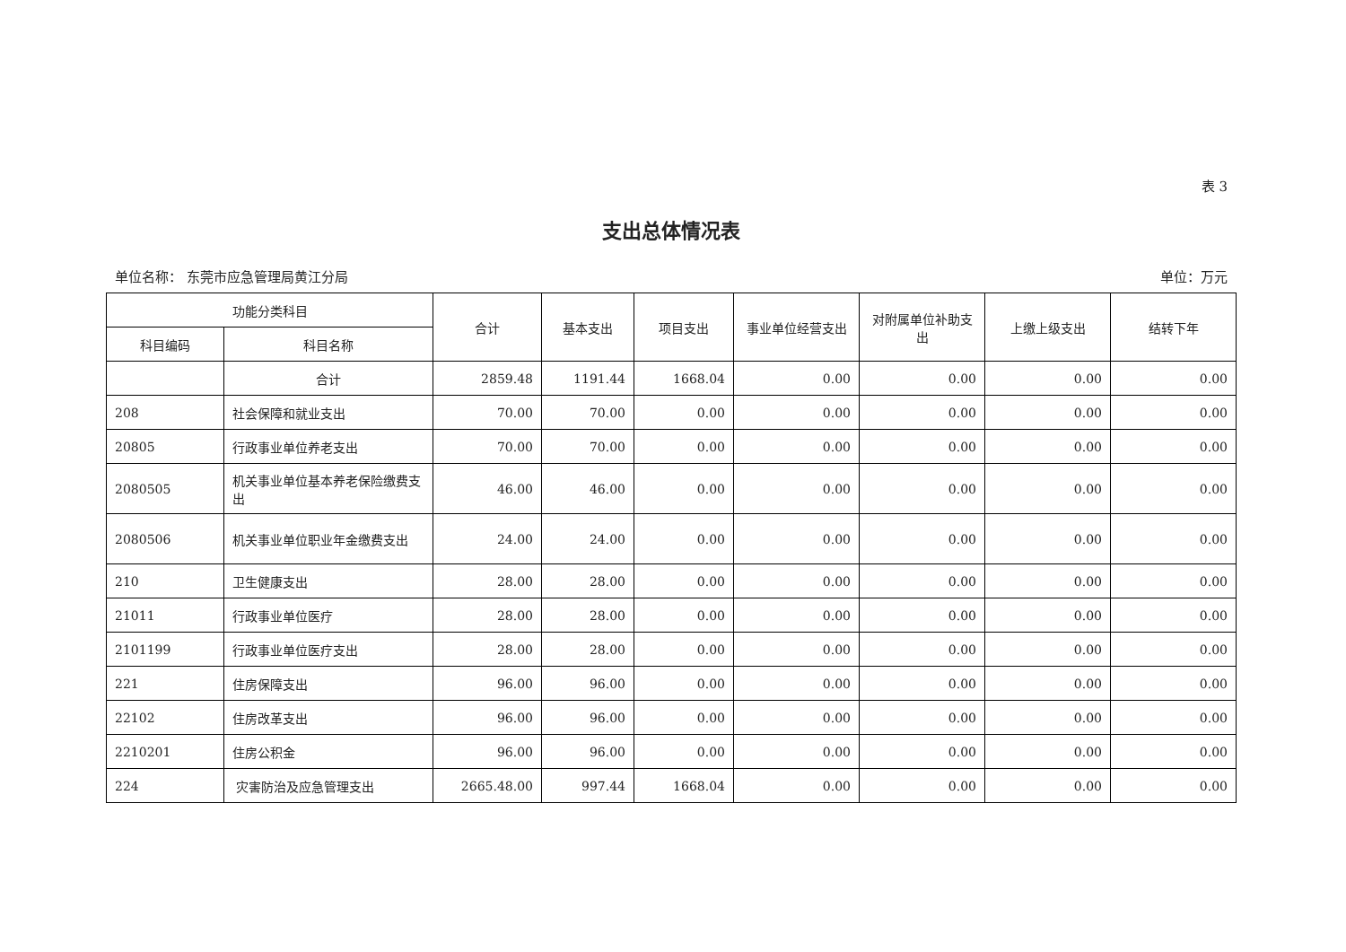表 3
支出总体情况表
单位名称： 东莞市应急管理局黄江分局 单位：万元
| 功能分类科目 | | 合计 | 基本支出 | 项目支出 | 事业单位经营支出 | 对附属单位补助支出 | 上缴上级支出 | 结转下年 |
| --- | --- | --- | --- | --- | --- | --- | --- | --- |
| 科目编码 | 科目名称 | | | | | | | |
| | 合计 | 2859.48 | 1191.44 | 1668.04 | 0.00 | 0.00 | 0.00 | 0.00 |
| 208 | 社会保障和就业支出 | 70.00 | 70.00 | 0.00 | 0.00 | 0.00 | 0.00 | 0.00 |
| 20805 | 行政事业单位养老支出 | 70.00 | 70.00 | 0.00 | 0.00 | 0.00 | 0.00 | 0.00 |
| 2080505 | 机关事业单位基本养老保险缴费支出 | 46.00 | 46.00 | 0.00 | 0.00 | 0.00 | 0.00 | 0.00 |
| 2080506 | 机关事业单位职业年金缴费支出 | 24.00 | 24.00 | 0.00 | 0.00 | 0.00 | 0.00 | 0.00 |
| 210 | 卫生健康支出 | 28.00 | 28.00 | 0.00 | 0.00 | 0.00 | 0.00 | 0.00 |
| 21011 | 行政事业单位医疗 | 28.00 | 28.00 | 0.00 | 0.00 | 0.00 | 0.00 | 0.00 |
| 2101199 | 行政事业单位医疗支出 | 28.00 | 28.00 | 0.00 | 0.00 | 0.00 | 0.00 | 0.00 |
| 221 | 住房保障支出 | 96.00 | 96.00 | 0.00 | 0.00 | 0.00 | 0.00 | 0.00 |
| 22102 | 住房改革支出 | 96.00 | 96.00 | 0.00 | 0.00 | 0.00 | 0.00 | 0.00 |
| 2210201 | 住房公积金 | 96.00 | 96.00 | 0.00 | 0.00 | 0.00 | 0.00 | 0.00 |
| 224 | 灾害防治及应急管理支出 | 2665.48.00 | 997.44 | 1668.04 | 0.00 | 0.00 | 0.00 | 0.00 |